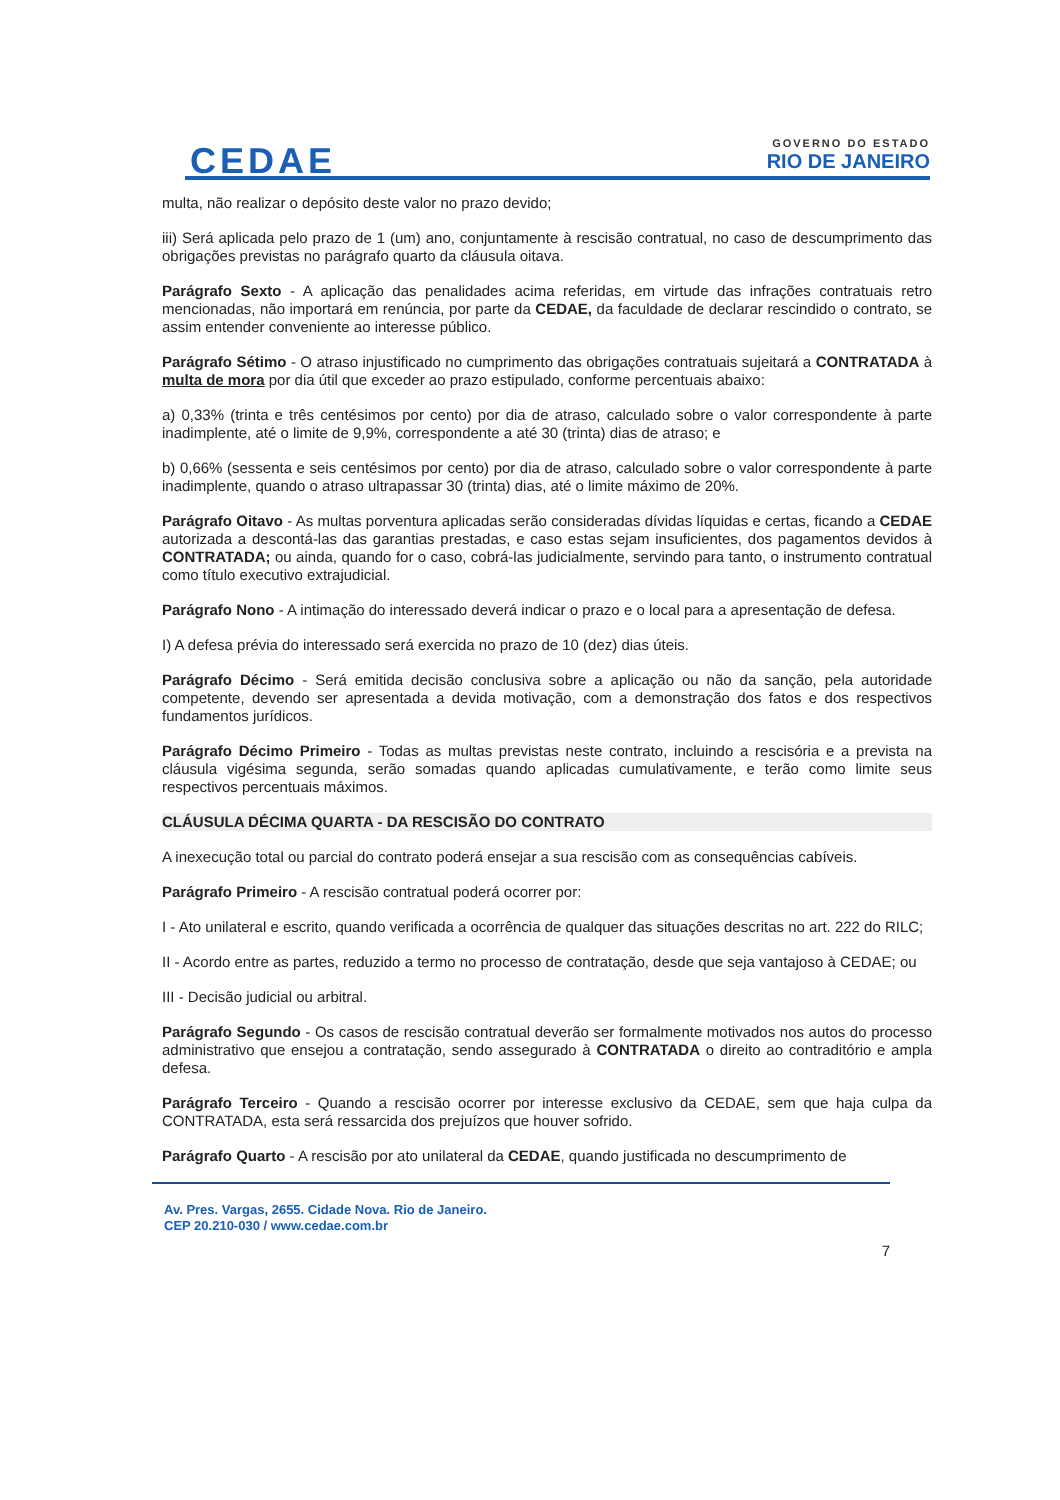CEDAE
GOVERNO DO ESTADO
RIO DE JANEIRO
multa, não realizar o depósito deste valor no prazo devido;
iii) Será aplicada pelo prazo de 1 (um) ano, conjuntamente à rescisão contratual, no caso de descumprimento das obrigações previstas no parágrafo quarto da cláusula oitava.
Parágrafo Sexto - A aplicação das penalidades acima referidas, em virtude das infrações contratuais retro mencionadas, não importará em renúncia, por parte da CEDAE, da faculdade de declarar rescindido o contrato, se assim entender conveniente ao interesse público.
Parágrafo Sétimo - O atraso injustificado no cumprimento das obrigações contratuais sujeitará a CONTRATADA à multa de mora por dia útil que exceder ao prazo estipulado, conforme percentuais abaixo:
a) 0,33% (trinta e três centésimos por cento) por dia de atraso, calculado sobre o valor correspondente à parte inadimplente, até o limite de 9,9%, correspondente a até 30 (trinta) dias de atraso; e
b) 0,66% (sessenta e seis centésimos por cento) por dia de atraso, calculado sobre o valor correspondente à parte inadimplente, quando o atraso ultrapassar 30 (trinta) dias, até o limite máximo de 20%.
Parágrafo Oitavo - As multas porventura aplicadas serão consideradas dívidas líquidas e certas, ficando a CEDAE autorizada a descontá-las das garantias prestadas, e caso estas sejam insuficientes, dos pagamentos devidos à CONTRATADA; ou ainda, quando for o caso, cobrá-las judicialmente, servindo para tanto, o instrumento contratual como título executivo extrajudicial.
Parágrafo Nono - A intimação do interessado deverá indicar o prazo e o local para a apresentação de defesa.
I) A defesa prévia do interessado será exercida no prazo de 10 (dez) dias úteis.
Parágrafo Décimo - Será emitida decisão conclusiva sobre a aplicação ou não da sanção, pela autoridade competente, devendo ser apresentada a devida motivação, com a demonstração dos fatos e dos respectivos fundamentos jurídicos.
Parágrafo Décimo Primeiro - Todas as multas previstas neste contrato, incluindo a rescisória e a prevista na cláusula vigésima segunda, serão somadas quando aplicadas cumulativamente, e terão como limite seus respectivos percentuais máximos.
CLÁUSULA DÉCIMA QUARTA - DA RESCISÃO DO CONTRATO
A inexecução total ou parcial do contrato poderá ensejar a sua rescisão com as consequências cabíveis.
Parágrafo Primeiro - A rescisão contratual poderá ocorrer por:
I - Ato unilateral e escrito, quando verificada a ocorrência de qualquer das situações descritas no art. 222 do RILC;
II - Acordo entre as partes, reduzido a termo no processo de contratação, desde que seja vantajoso à CEDAE; ou
III - Decisão judicial ou arbitral.
Parágrafo Segundo - Os casos de rescisão contratual deverão ser formalmente motivados nos autos do processo administrativo que ensejou a contratação, sendo assegurado à CONTRATADA o direito ao contraditório e ampla defesa.
Parágrafo Terceiro - Quando a rescisão ocorrer por interesse exclusivo da CEDAE, sem que haja culpa da CONTRATADA, esta será ressarcida dos prejuízos que houver sofrido.
Parágrafo Quarto - A rescisão por ato unilateral da CEDAE, quando justificada no descumprimento de
Av. Pres. Vargas, 2655. Cidade Nova. Rio de Janeiro.
CEP 20.210-030 / www.cedae.com.br
7